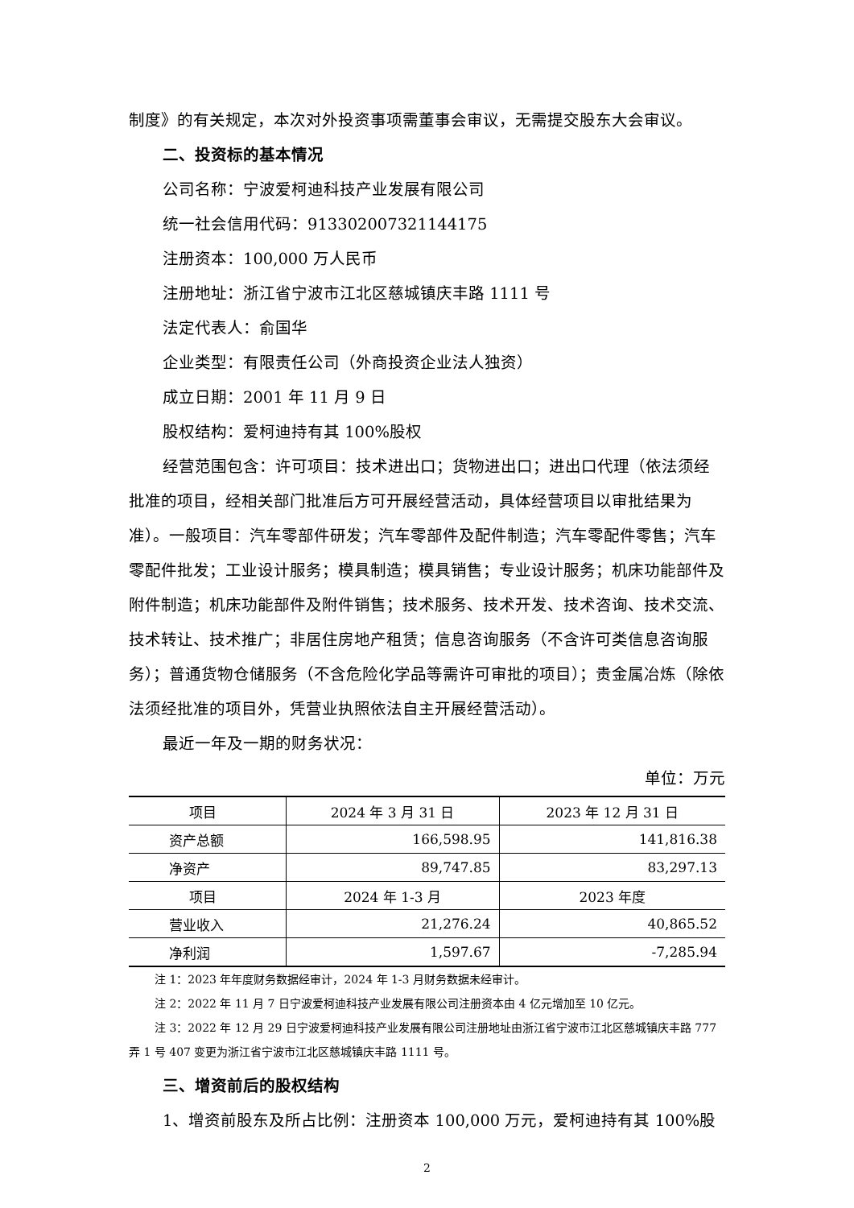制度》的有关规定，本次对外投资事项需董事会审议，无需提交股东大会审议。
二、投资标的基本情况
公司名称：宁波爱柯迪科技产业发展有限公司
统一社会信用代码：91330200732114417​5
注册资本：100,000 万人民币
注册地址：浙江省宁波市江北区慈城镇庆丰路 1111 号
法定代表人：俞国华
企业类型：有限责任公司（外商投资企业法人独资）
成立日期：2001 年 11 月 9 日
股权结构：爱柯迪持有其 100%股权
经营范围包含：许可项目：技术进出口；货物进出口；进出口代理（依法须经批准的项目，经相关部门批准后方可开展经营活动，具体经营项目以审批结果为准）。一般项目：汽车零部件研发；汽车零部件及配件制造；汽车零配件零售；汽车零配件批发；工业设计服务；模具制造；模具销售；专业设计服务；机床功能部件及附件制造；机床功能部件及附件销售；技术服务、技术开发、技术咨询、技术交流、技术转让、技术推广；非居住房地产租赁；信息咨询服务（不含许可类信息咨询服务）；普通货物仓储服务（不含危险化学品等需许可审批的项目）；贵金属冶炼（除依法须经批准的项目外，凭营业执照依法自主开展经营活动）。
最近一年及一期的财务状况：
单位：万元
| 项目 | 2024 年 3 月 31 日 | 2023 年 12 月 31 日 |
| 资产总额 | 166,598.95 | 141,816.38 |
| 净资产 | 89,747.85 | 83,297.13 |
| 项目 | 2024 年 1-3 月 | 2023 年度 |
| 营业收入 | 21,276.24 | 40,865.52 |
| 净利润 | 1,597.67 | -7,285.94 |
注 1：2023 年年度财务数据经审计，2024 年 1-3 月财务数据未经审计。
注 2：2022 年 11 月 7 日宁波爱柯迪科技产业发展有限公司注册资本由 4 亿元增加至 10 亿元。
注 3：2022 年 12 月 29 日宁波爱柯迪科技产业发展有限公司注册地址由浙江省宁波市江北区慈城镇庆丰路 777 弄 1 号 407 变更为浙江省宁波市江北区慈城镇庆丰路 1111 号。
三、增资前后的股权结构
1、增资前股东及所占比例：注册资本 100,000 万元，爱柯迪持有其 100%股
2